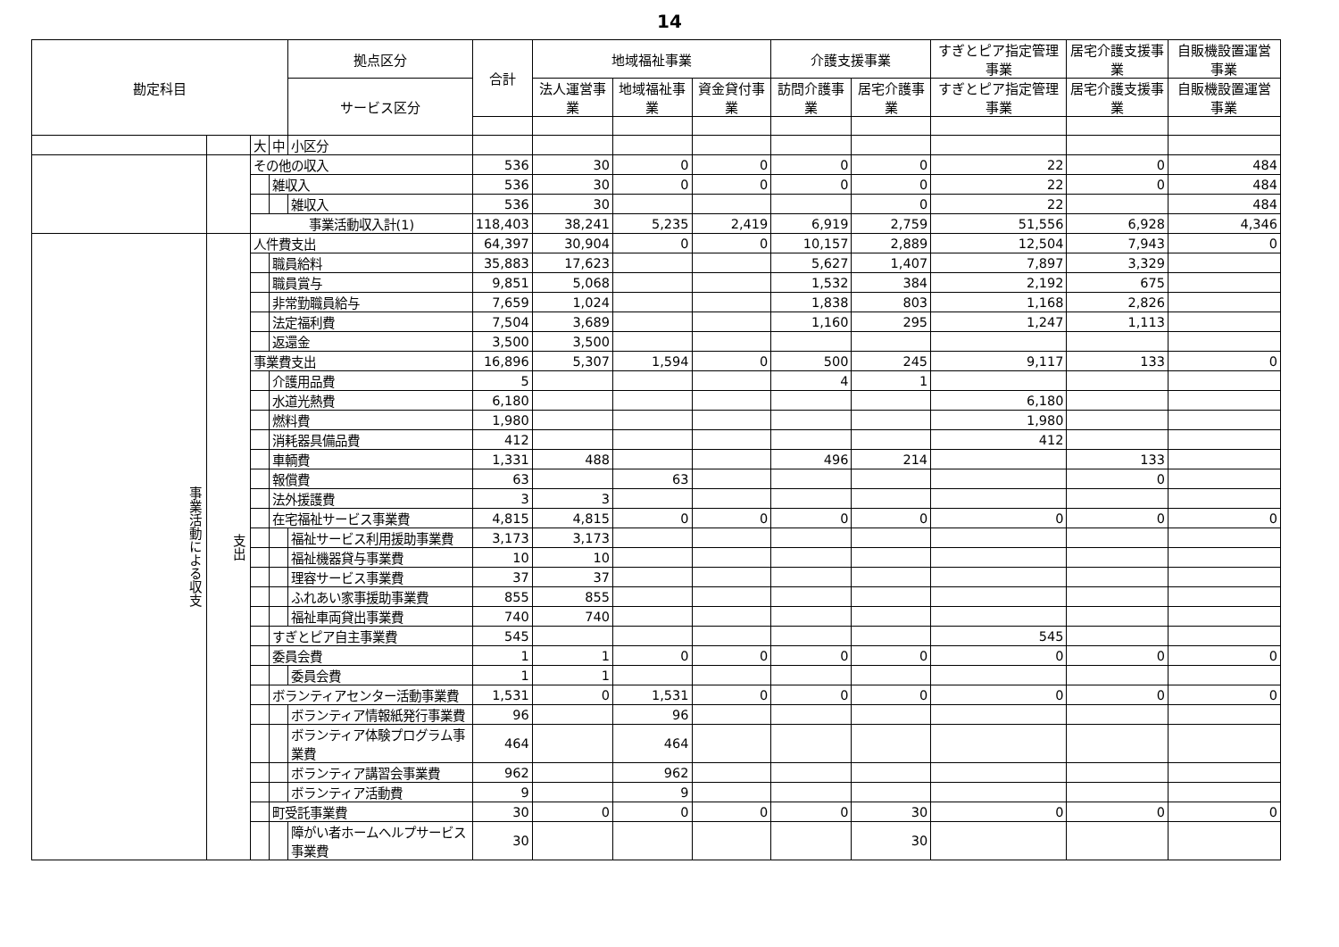14
| 勘定科目 | | | | 拠点区分 | 合計 | 地域福祉事業 | | | 介護支援事業 | | すぎとピア指定管理事業 | 居宅介護支援事業 | 自販機設置運営事業 |
| --- | --- | --- | --- | --- | --- | --- | --- | --- | --- | --- | --- | --- | --- |
| | | | | サービス区分 | | 法人運営事業 | 地域福祉事業 | 資金貸付事業 | 訪問介護事業 | 居宅介護事業 | すぎとピア指定管理事業 | 居宅介護支援事業 | 自販機設置運営事業 |
| | | 大 | 中 | 小区分 | | | | | | | | | |
| | | その他の収入 | | | 536 | 30 | 0 | 0 | 0 | 0 | 22 | 0 | 484 |
| | | | 雑収入 | | 536 | 30 | 0 | 0 | 0 | 0 | 22 | 0 | 484 |
| | | | | 雑収入 | 536 | 30 | | | | 0 | 22 | | 484 |
| | | 事業活動収入計(1) | | | 118,403 | 38,241 | 5,235 | 2,419 | 6,919 | 2,759 | 51,556 | 6,928 | 4,346 |
| 事業活動による収支 | 支出 | 人件費支出 | | | 64,397 | 30,904 | 0 | 0 | 10,157 | 2,889 | 12,504 | 7,943 | 0 |
| | | | 職員給料 | | 35,883 | 17,623 | | | 5,627 | 1,407 | 7,897 | 3,329 | |
| | | | 職員賞与 | | 9,851 | 5,068 | | | 1,532 | 384 | 2,192 | 675 | |
| | | | 非常勤職員給与 | | 7,659 | 1,024 | | | 1,838 | 803 | 1,168 | 2,826 | |
| | | | 法定福利費 | | 7,504 | 3,689 | | | 1,160 | 295 | 1,247 | 1,113 | |
| | | | 返還金 | | 3,500 | 3,500 | | | | | | | |
| | | 事業費支出 | | | 16,896 | 5,307 | 1,594 | 0 | 500 | 245 | 9,117 | 133 | 0 |
| | | | 介護用品費 | | 5 | | | | 4 | 1 | | | |
| | | | 水道光熱費 | | 6,180 | | | | | | 6,180 | | |
| | | | 燃料費 | | 1,980 | | | | | | 1,980 | | |
| | | | 消耗器具備品費 | | 412 | | | | | | 412 | | |
| | | | 車輌費 | | 1,331 | 488 | | | 496 | 214 | | 133 | |
| | | | 報償費 | | 63 | | 63 | | | | | 0 | |
| | | | 法外援護費 | | 3 | 3 | | | | | | | |
| | | | 在宅福祉サービス事業費 | | 4,815 | 4,815 | 0 | 0 | 0 | 0 | 0 | 0 | 0 |
| | | | | 福祉サービス利用援助事業費 | 3,173 | 3,173 | | | | | | | |
| | | | | 福祉機器貸与事業費 | 10 | 10 | | | | | | | |
| | | | | 理容サービス事業費 | 37 | 37 | | | | | | | |
| | | | | ふれあい家事援助事業費 | 855 | 855 | | | | | | | |
| | | | | 福祉車両貸出事業費 | 740 | 740 | | | | | | | |
| | | | すぎとピア自主事業費 | | 545 | | | | | | 545 | | |
| | | | 委員会費 | | 1 | 1 | 0 | 0 | 0 | 0 | 0 | 0 | 0 |
| | | | | 委員会費 | 1 | 1 | | | | | | | |
| | | | ボランティアセンター活動事業費 | | 1,531 | 0 | 1,531 | 0 | 0 | 0 | 0 | 0 | 0 |
| | | | | ボランティア情報紙発行事業費 | 96 | | 96 | | | | | | |
| | | | | ボランティア体験プログラム事業費 | 464 | | 464 | | | | | | |
| | | | | ボランティア講習会事業費 | 962 | | 962 | | | | | | |
| | | | | ボランティア活動費 | 9 | | 9 | | | | | | |
| | | | 町受託事業費 | | 30 | 0 | 0 | 0 | 0 | 30 | 0 | 0 | 0 |
| | | | | 障がい者ホームヘルプサービス事業費 | 30 | | | | | 30 | | | |